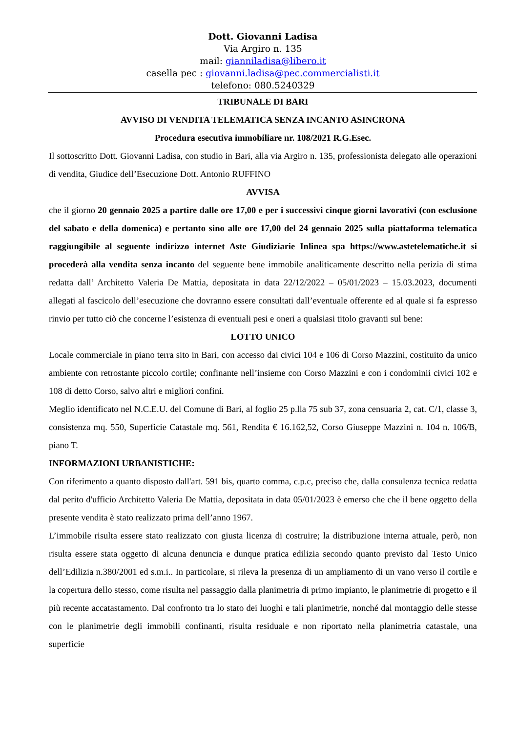Dott. Giovanni Ladisa
Via Argiro n. 135
mail: gianniladisa@libero.it
casella pec : giovanni.ladisa@pec.commercialisti.it
telefono: 080.5240329
TRIBUNALE DI BARI
AVVISO DI VENDITA TELEMATICA SENZA INCANTO ASINCRONA
Procedura esecutiva immobiliare nr. 108/2021 R.G.Esec.
Il sottoscritto Dott. Giovanni Ladisa, con studio in Bari, alla via Argiro n. 135, professionista delegato alle operazioni di vendita, Giudice dell’Esecuzione Dott. Antonio RUFFINO
AVVISA
che il giorno 20 gennaio 2025 a partire dalle ore 17,00 e per i successivi cinque giorni lavorativi (con esclusione del sabato e della domenica) e pertanto sino alle ore 17,00 del 24 gennaio 2025 sulla piattaforma telematica raggiungibile al seguente indirizzo internet Aste Giudiziarie Inlinea spa https://www.astetelematiche.it si procederà alla vendita senza incanto del seguente bene immobile analiticamente descritto nella perizia di stima redatta dall’ Architetto Valeria De Mattia, depositata in data 22/12/2022 – 05/01/2023 – 15.03.2023, documenti allegati al fascicolo dell’esecuzione che dovranno essere consultati dall’eventuale offerente ed al quale si fa espresso rinvio per tutto ciò che concerne l’esistenza di eventuali pesi e oneri a qualsiasi titolo gravanti sul bene:
LOTTO UNICO
Locale commerciale in piano terra sito in Bari, con accesso dai civici 104 e 106 di Corso Mazzini, costituito da unico ambiente con retrostante piccolo cortile; confinante nell’insieme con Corso Mazzini e con i condominii civici 102 e 108 di detto Corso, salvo altri e migliori confini.
Meglio identificato nel N.C.E.U. del Comune di Bari, al foglio 25 p.lla 75 sub 37, zona censuaria 2, cat. C/1, classe 3, consistenza mq. 550, Superficie Catastale mq. 561, Rendita € 16.162,52, Corso Giuseppe Mazzini n. 104 n. 106/B, piano T.
INFORMAZIONI URBANISTICHE:
Con riferimento a quanto disposto dall'art. 591 bis, quarto comma, c.p.c, preciso che, dalla consulenza tecnica redatta dal perito d'ufficio Architetto Valeria De Mattia, depositata in data 05/01/2023 è emerso che che il bene oggetto della presente vendita è stato realizzato prima dell’anno 1967.
L’immobile risulta essere stato realizzato con giusta licenza di costruire; la distribuzione interna attuale, però, non risulta essere stata oggetto di alcuna denuncia e dunque pratica edilizia secondo quanto previsto dal Testo Unico dell’Edilizia n.380/2001 ed s.m.i.. In particolare, si rileva la presenza di un ampliamento di un vano verso il cortile e la copertura dello stesso, come risulta nel passaggio dalla planimetria di primo impianto, le planimetrie di progetto e il più recente accatastamento. Dal confronto tra lo stato dei luoghi e tali planimetrie, nonché dal montaggio delle stesse con le planimetrie degli immobili confinanti, risulta residuale e non riportato nella planimetria catastale, una superficie